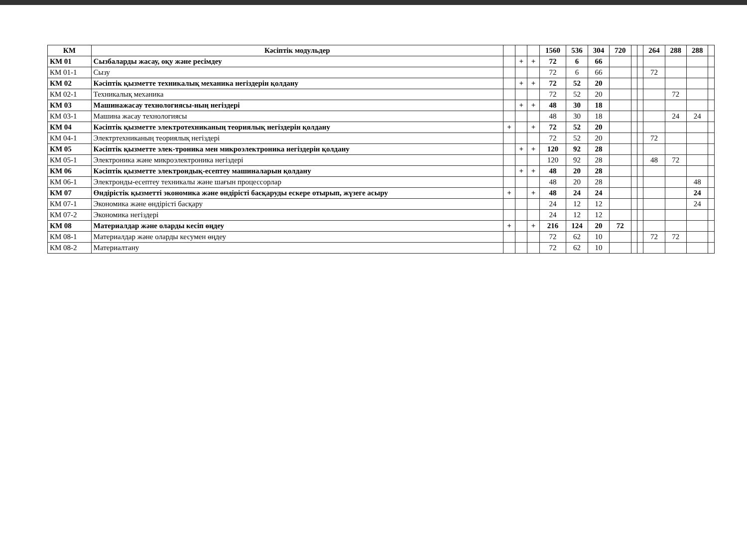| КМ | Кәсіптік модульдер | | | | 1560 | 536 | 304 | 720 | | | 264 | 288 | 288 | |
| --- | --- | --- | --- | --- | --- | --- | --- | --- | --- | --- | --- | --- | --- | --- |
| КМ 01 | Сызбаларды жасау, оқу және ресімдеу | | + | + | 72 | 6 | 66 | | | | | | | |
| КМ 01-1 | Сызу | | | | 72 | 6 | 66 | | | | 72 | | | |
| КМ 02 | Кәсіптік қызметте техникалық механика негіздерін қолдану | | + | + | 72 | 52 | 20 | | | | | | | |
| КМ 02-1 | Техникалық механика | | | | 72 | 52 | 20 | | | | | 72 | | |
| КМ 03 | Машинажасау технологиясы-ның негіздері | | + | + | 48 | 30 | 18 | | | | | | | |
| КМ 03-1 | Машина жасау технологиясы | | | | 48 | 30 | 18 | | | | | 24 | 24 | |
| КМ 04 | Кәсіптік қызметте электротехниканың теориялық негіздерін қолдану | + | | + | 72 | 52 | 20 | | | | | | | |
| КМ 04-1 | Электртехниканың теориялық негіздері | | | | 72 | 52 | 20 | | | | 72 | | | |
| КМ 05 | Кәсіптік қызметте элек-троника мен микроэлектроника негіздерін қолдану | | + | + | 120 | 92 | 28 | | | | | | | |
| КМ 05-1 | Электроника және микроэлектроника негіздері | | | | 120 | 92 | 28 | | | | 48 | 72 | | |
| КМ 06 | Кәсіптік қызметте электрондық-есептеу машиналарын қолдану | | + | + | 48 | 20 | 28 | | | | | | | |
| КМ 06-1 | Электронды-есептеу техникалы және шағын процессорлар | | | | 48 | 20 | 28 | | | | | | 48 | |
| КМ 07 | Өндірістік қызметті экономика және өндірісті басқаруды ескере отырып, жүзеге асыру | + | | + | 48 | 24 | 24 | | | | | | 24 | |
| КМ 07-1 | Экономика және өндірісті басқару | | | | 24 | 12 | 12 | | | | | | 24 | |
| КМ 07-2 | Экономика негіздері | | | | 24 | 12 | 12 | | | | | | | |
| КМ 08 | Материалдар және оларды кесіп өңдеу | + | | + | 216 | 124 | 20 | 72 | | | | | | |
| КМ 08-1 | Материалдар және оларды кесумен өңдеу | | | | 72 | 62 | 10 | | | | 72 | 72 | | |
| КМ 08-2 | Материалтану | | | | 72 | 62 | 10 | | | | | | | |